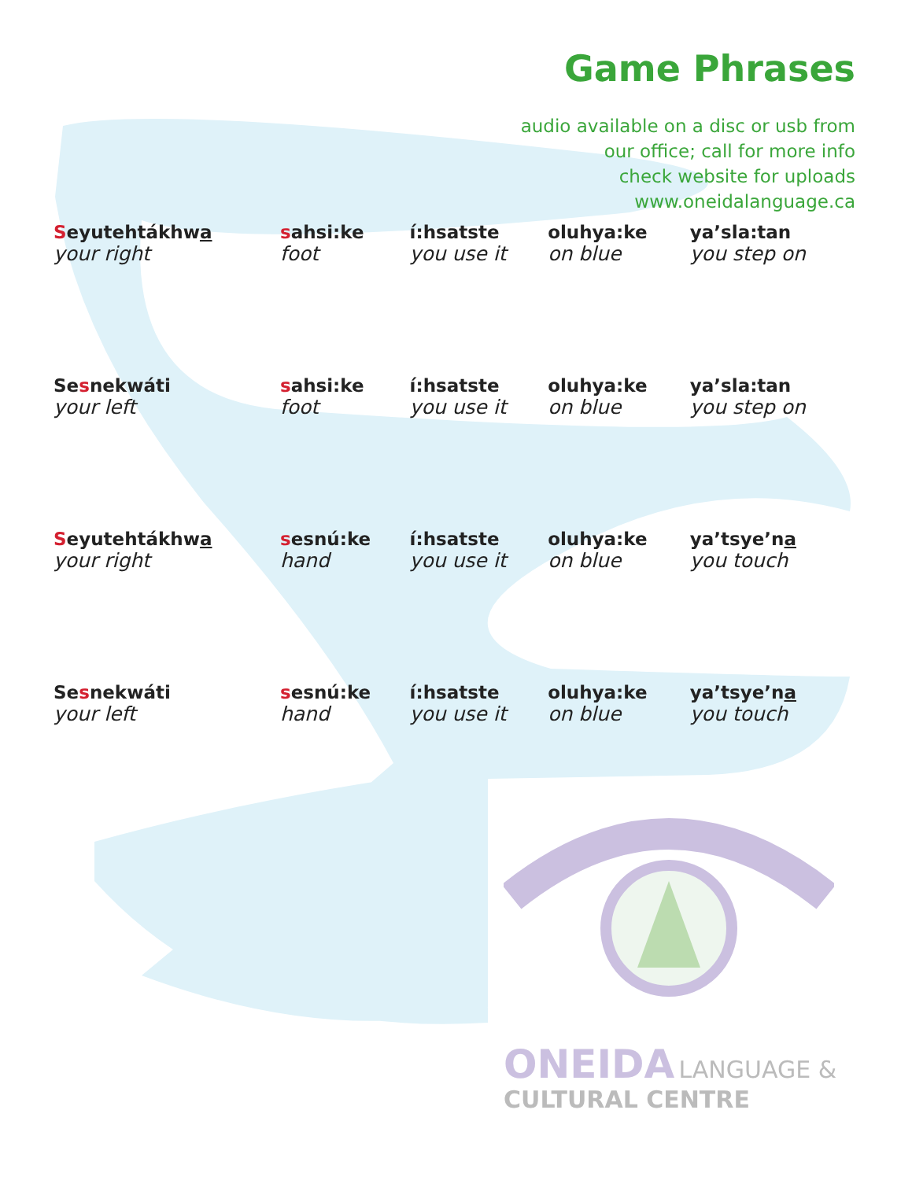Game Phrases
audio available on a disc or usb from
our office; call for more info
check website for uploads
www.oneidalanguage.ca
| S eyutehtákhw a your right | s ahsi:ke foot | í:hsatste you use it | oluhya:ke on blue | ya’sla:tan you step on |
| Se s nekwáti your left | s ahsi:ke foot | í:hsatste you use it | oluhya:ke on blue | ya’sla:tan you step on |
| S eyutehtákhw a your right | s esnú:ke hand | í:hsatste you use it | oluhya:ke on blue | ya’tsye’n a you touch |
| Se s nekwáti your left | s esnú:ke hand | í:hsatste you use it | oluhya:ke on blue | ya’tsye’n a you touch |
ONEIDA LANGUAGE &
CULTURAL CENTRE